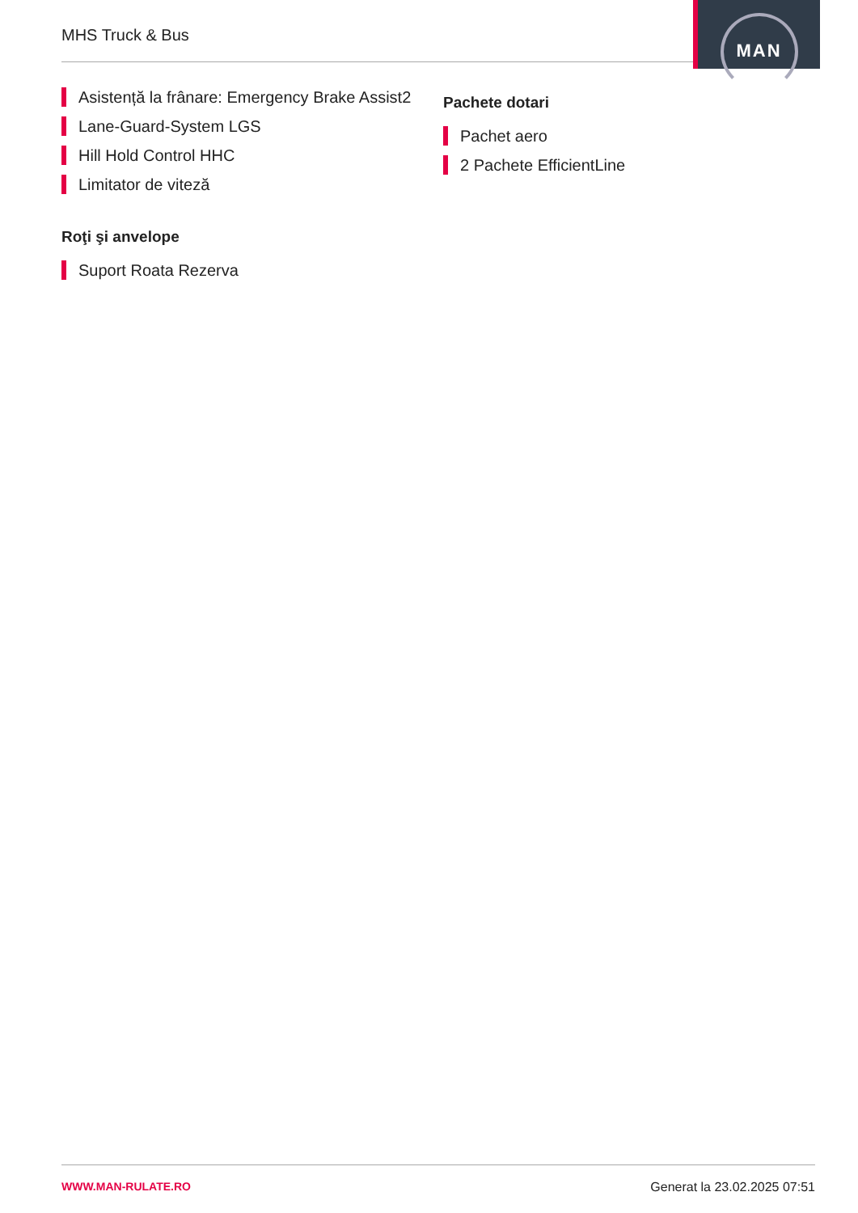MHS Truck & Bus
MAN
Asistență la frânare: Emergency Brake Assist2
Lane-Guard-System LGS
Hill Hold Control HHC
Limitator de viteză
Roţi şi anvelope
Suport Roata Rezerva
Pachete dotari
Pachet aero
2 Pachete EfficientLine
WWW.MAN-RULATE.RO Generat la 23.02.2025 07:51